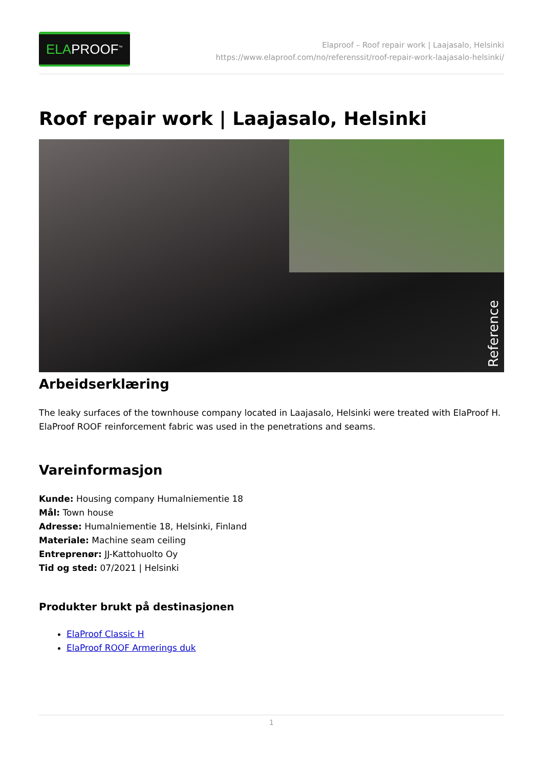ELAPROOF<sup>™</sup>
Elaproof – Roof repair work | Laajasalo, Helsinki
https://www.elaproof.com/no/referenssit/roof-repair-work-laajasalo-helsinki/
Roof repair work | Laajasalo, Helsinki
Reference
Arbeidserklæring
The leaky surfaces of the townhouse company located in Laajasalo, Helsinki were treated with ElaProof H. ElaProof ROOF reinforcement fabric was used in the penetrations and seams.
Vareinformasjon
Kunde: Housing company Humalniementie 18
Mål: Town house
Adresse: Humalniementie 18, Helsinki, Finland
Materiale: Machine seam ceiling
Entreprenør: JJ-Kattohuolto Oy
Tid og sted: 07/2021 | Helsinki
Produkter brukt på destinasjonen
ElaProof Classic H
ElaProof ROOF Armerings duk
1